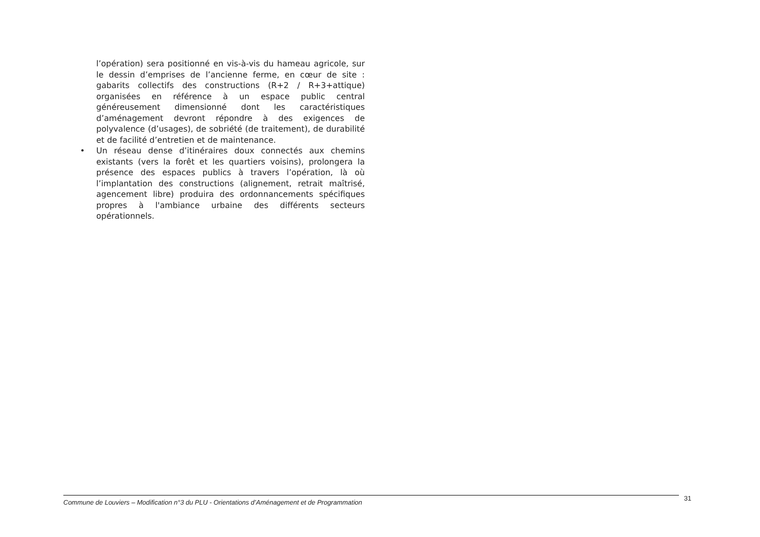l’opération) sera positionné en vis-à-vis du hameau agricole, sur le dessin d’emprises de l’ancienne ferme, en cœur de site : gabarits collectifs des constructions (R+2 / R+3+attique) organisées en référence à un espace public central généreusement dimensionné dont les caractéristiques d’aménagement devront répondre à des exigences de polyvalence (d’usages), de sobriété (de traitement), de durabilité et de facilité d’entretien et de maintenance.
• Un réseau dense d’itinéraires doux connectés aux chemins existants (vers la forêt et les quartiers voisins), prolongera la présence des espaces publics à travers l’opération, là où l’implantation des constructions (alignement, retrait maîtrisé, agencement libre) produira des ordonnancements spécifiques propres à l'ambiance urbaine des différents secteurs opérationnels.
Commune de Louviers – Modification n°3 du PLU - Orientations d’Aménagement et de Programmation 31